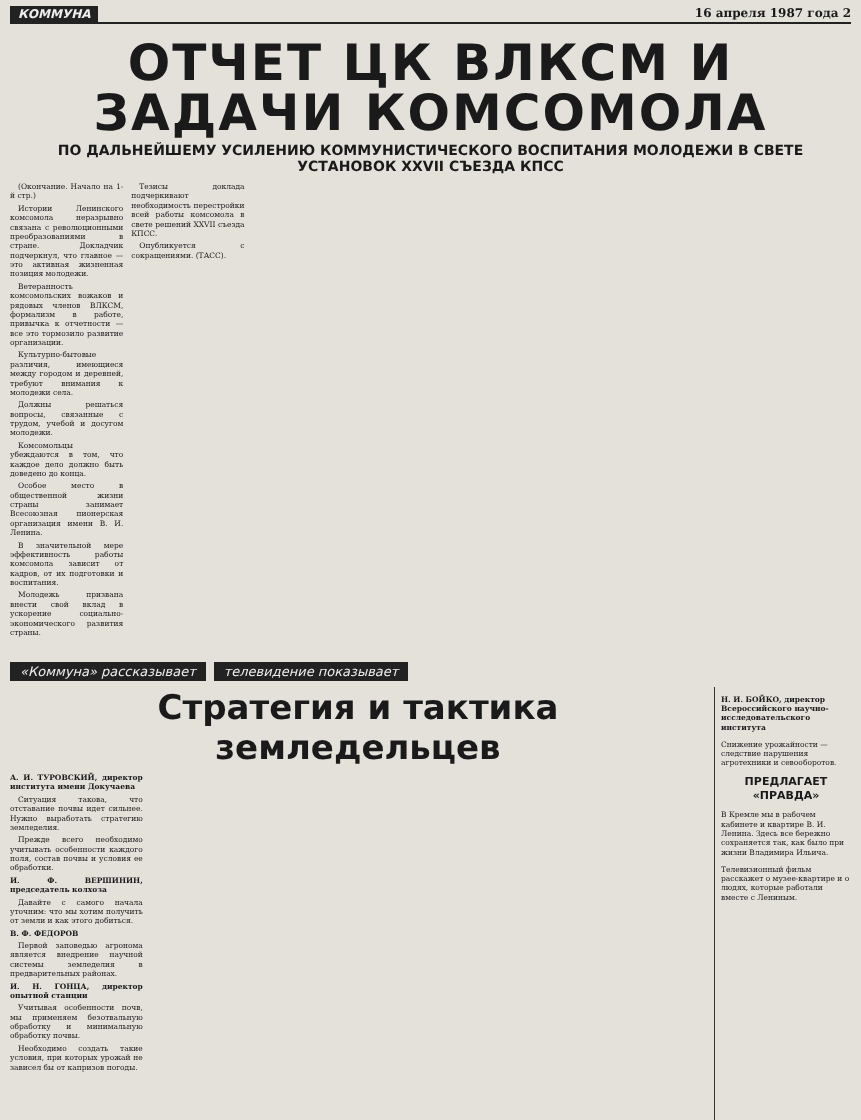КОММУНА 16 апреля 1987 года 2
ОТЧЕТ ЦК ВЛКСМ И ЗАДАЧИ КОМСОМОЛА
ПО ДАЛЬНЕЙШЕМУ УСИЛЕНИЮ КОММУНИСТИЧЕСКОГО ВОСПИТАНИЯ МОЛОДЕЖИ В СВЕТЕ УСТАНОВОК XXVII СЪЕЗДА КПСС
(Окончание. Начало на 1-й стр.)
Истории Ленинского комсомола неразрывно связана с революционными преобразованиями в стране. Докладчик подчеркнул, что главное — это активная жизненная позиция молодежи.
Ветеранность комсомольских вожаков и рядовых членов ВЛКСМ, формализм в работе, привычка к отчетности — все это тормозило развитие организации.
Культурно-бытовые различия, имеющиеся между городом и деревней, требуют внимания к молодежи села.
Должны решаться вопросы, связанные с трудом, учебой и досугом молодежи.
Комсомольцы убеждаются в том, что каждое дело должно быть доведено до конца.
Особое место в общественной жизни страны занимает Всесоюзная пионерская организация имени В. И. Ленина.
В значительной мере эффективность работы комсомола зависит от кадров, от их подготовки и воспитания.
Молодежь призвана внести свой вклад в ускорение социально-экономического развития страны.
Тезисы доклада подчеркивают необходимость перестройки всей работы комсомола в свете решений XXVII съезда КПСС.
Опубликуется с сокращениями. (ТАСС).
«Коммуна» рассказывает телевидение показывает
Стратегия и тактика земледельцев
А. И. ТУРОВСКИЙ, директор института имени Докучаева
Ситуация такова, что отставание почвы идет сильнее. Нужно выработать стратегию земледелия.
Прежде всего необходимо учитывать особенности каждого поля, состав почвы и условия ее обработки.
И. Ф. ВЕРШИНИН, председатель колхоза
Давайте с самого начала уточним: что мы хотим получить от земли и как этого добиться.
В. Ф. ФЕДОРОВ
Первой заповедью агронома является внедрение научной системы земледелия в предварительных районах.
И. Н. ГОНЦА, директор опытной станции
Учитывая особенности почв, мы применяем безотвальную обработку и минимальную обработку почвы.
Необходимо создать такие условия, при которых урожай не зависел бы от капризов погоды.
Н. И. БОЙКО, директор Всероссийского научно-исследовательского института
Снижение урожайности — следствие нарушения агротехники и севооборотов.
ПРЕДЛАГАЕТ «ПРАВДА»
В Кремле мы в рабочем кабинете и квартире В. И. Ленина. Здесь все бережно сохраняется так, как было при жизни Владимира Ильича.
Телевизионный фильм расскажет о музее-квартире и о людях, которые работали вместе с Лениным.